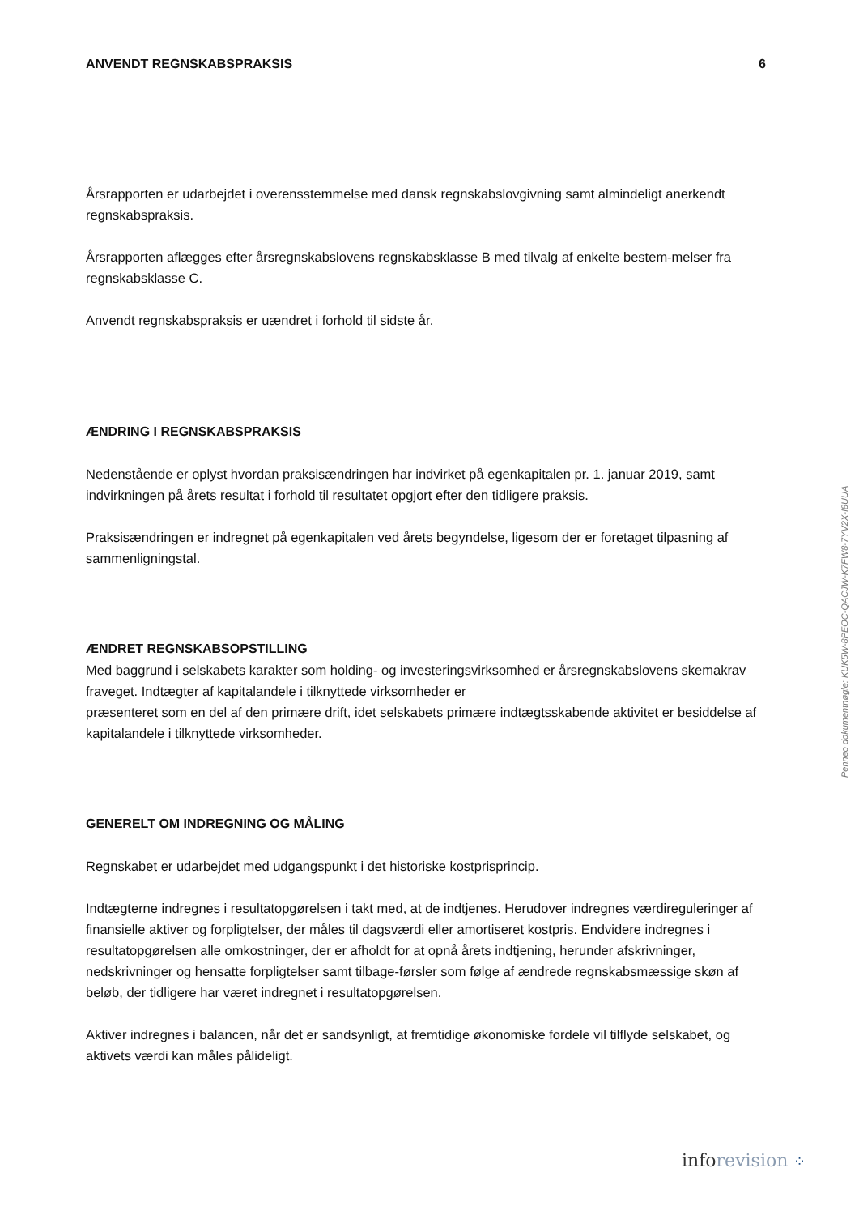ANVENDT REGNSKABSPRAKSIS 6
Årsrapporten er udarbejdet i overensstemmelse med dansk regnskabslovgivning samt almindeligt anerkendt regnskabspraksis.
Årsrapporten aflægges efter årsregnskabslovens regnskabsklasse B med tilvalg af enkelte bestem-melser fra regnskabsklasse C.
Anvendt regnskabspraksis er uændret i forhold til sidste år.
ÆNDRING I REGNSKABSPRAKSIS
Nedenstående er oplyst hvordan praksisændringen har indvirket på egenkapitalen pr. 1. januar 2019, samt indvirkningen på årets resultat i forhold til resultatet opgjort efter den tidligere praksis.
Praksisændringen er indregnet på egenkapitalen ved årets begyndelse, ligesom der er foretaget tilpasning af sammenligningstal.
ÆNDRET REGNSKABSOPSTILLING
Med baggrund i selskabets karakter som holding- og investeringsvirksomhed er årsregnskabslovens skemakrav fraveget. Indtægter af kapitalandele i tilknyttede virksomheder er
præsenteret som en del af den primære drift, idet selskabets primære indtægtsskabende aktivitet er besiddelse af kapitalandele i tilknyttede virksomheder.
GENERELT OM INDREGNING OG MÅLING
Regnskabet er udarbejdet med udgangspunkt i det historiske kostprisprincip.
Indtægterne indregnes i resultatopgørelsen i takt med, at de indtjenes. Herudover indregnes værdireguleringer af finansielle aktiver og forpligtelser, der måles til dagsværdi eller amortiseret kostpris. Endvidere indregnes i resultatopgørelsen alle omkostninger, der er afholdt for at opnå årets indtjening, herunder afskrivninger, nedskrivninger og hensatte forpligtelser samt tilbage-førsler som følge af ændrede regnskabsmæssige skøn af beløb, der tidligere har været indregnet i resultatopgørelsen.
Aktiver indregnes i balancen, når det er sandsynligt, at fremtidige økonomiske fordele vil tilflyde selskabet, og aktivets værdi kan måles pålideligt.
Penneo dokumentnøgle: KUK5W-8PEOC-QACJW-K7FW8-7YV2X-I8UUA
info revision ⁘